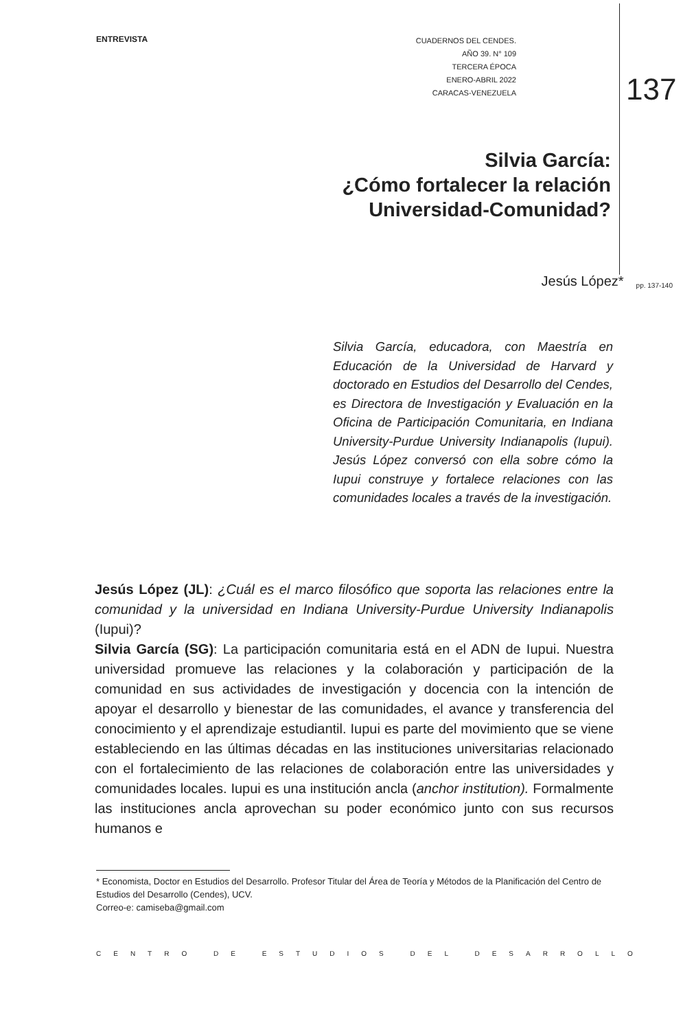ENTREVISTA
CUADERNOS DEL CENDES.
AÑO 39. N° 109
TERCERA ÉPOCA
ENERO-ABRIL 2022
CARACAS-VENEZUELA
137
Silvia García:
¿Cómo fortalecer la relación
Universidad-Comunidad?
Jesús López* pp. 137-140
Silvia García, educadora, con Maestría en Educación de la Universidad de Harvard y doctorado en Estudios del Desarrollo del Cendes, es Directora de Investigación y Evaluación en la Oficina de Participación Comunitaria, en Indiana University-Purdue University Indianapolis (Iupui). Jesús López conversó con ella sobre cómo la Iupui construye y fortalece relaciones con las comunidades locales a través de la investigación.
Jesús López (JL): ¿Cuál es el marco filosófico que soporta las relaciones entre la comunidad y la universidad en Indiana University-Purdue University Indianapolis (Iupui)?
Silvia García (SG): La participación comunitaria está en el ADN de Iupui. Nuestra universidad promueve las relaciones y la colaboración y participación de la comunidad en sus actividades de investigación y docencia con la intención de apoyar el desarrollo y bienestar de las comunidades, el avance y transferencia del conocimiento y el aprendizaje estudiantil. Iupui es parte del movimiento que se viene estableciendo en las últimas décadas en las instituciones universitarias relacionado con el fortalecimiento de las relaciones de colaboración entre las universidades y comunidades locales. Iupui es una institución ancla (anchor institution). Formalmente las instituciones ancla aprovechan su poder económico junto con sus recursos humanos e
* Economista, Doctor en Estudios del Desarrollo. Profesor Titular del Área de Teoría y Métodos de la Planificación del Centro de Estudios del Desarrollo (Cendes), UCV.
Correo-e: camiseba@gmail.com
CENTRO DE ESTUDIOS DEL DESARROLLO